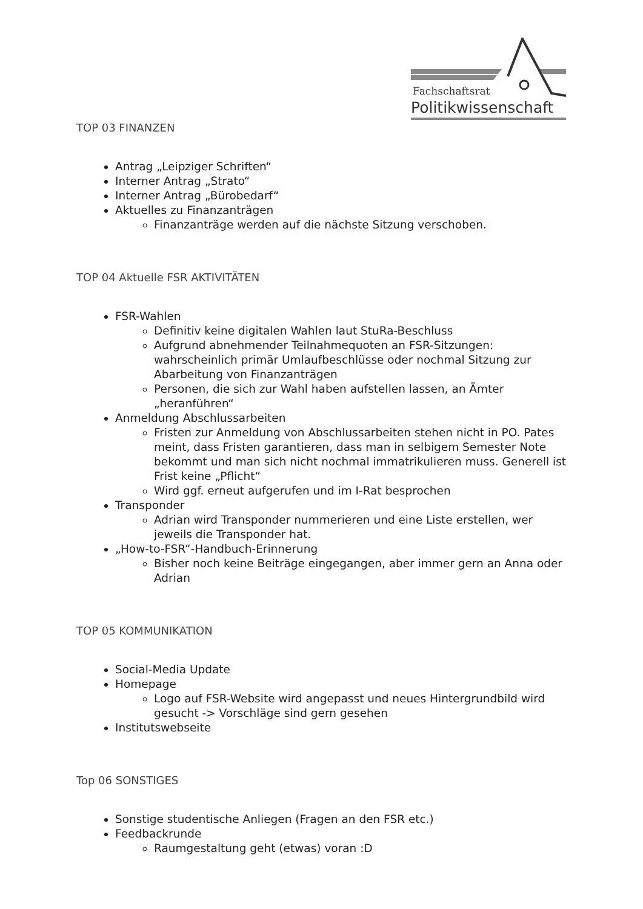Fachschaftsrat
Politikwissenschaft
TOP 03 FINANZEN
Antrag „Leipziger Schriften“
Interner Antrag „Strato“
Interner Antrag „Bürobedarf“
Aktuelles zu Finanzanträgen
Finanzanträge werden auf die nächste Sitzung verschoben.
TOP 04 Aktuelle FSR AKTIVITÄTEN
FSR-Wahlen
Definitiv keine digitalen Wahlen laut StuRa-Beschluss
Aufgrund abnehmender Teilnahmequoten an FSR-Sitzungen: wahrscheinlich primär Umlaufbeschlüsse oder nochmal Sitzung zur Abarbeitung von Finanzanträgen
Personen, die sich zur Wahl haben aufstellen lassen, an Ämter „heranführen“
Anmeldung Abschlussarbeiten
Fristen zur Anmeldung von Abschlussarbeiten stehen nicht in PO. Pates meint, dass Fristen garantieren, dass man in selbigem Semester Note bekommt und man sich nicht nochmal immatrikulieren muss. Generell ist Frist keine „Pflicht“
Wird ggf. erneut aufgerufen und im I-Rat besprochen
Transponder
Adrian wird Transponder nummerieren und eine Liste erstellen, wer jeweils die Transponder hat.
„How-to-FSR“-Handbuch-Erinnerung
Bisher noch keine Beiträge eingegangen, aber immer gern an Anna oder Adrian
TOP 05 KOMMUNIKATION
Social-Media Update
Homepage
Logo auf FSR-Website wird angepasst und neues Hintergrundbild wird gesucht -> Vorschläge sind gern gesehen
Institutswebseite
Top 06 SONSTIGES
Sonstige studentische Anliegen (Fragen an den FSR etc.)
Feedbackrunde
Raumgestaltung geht (etwas) voran :D